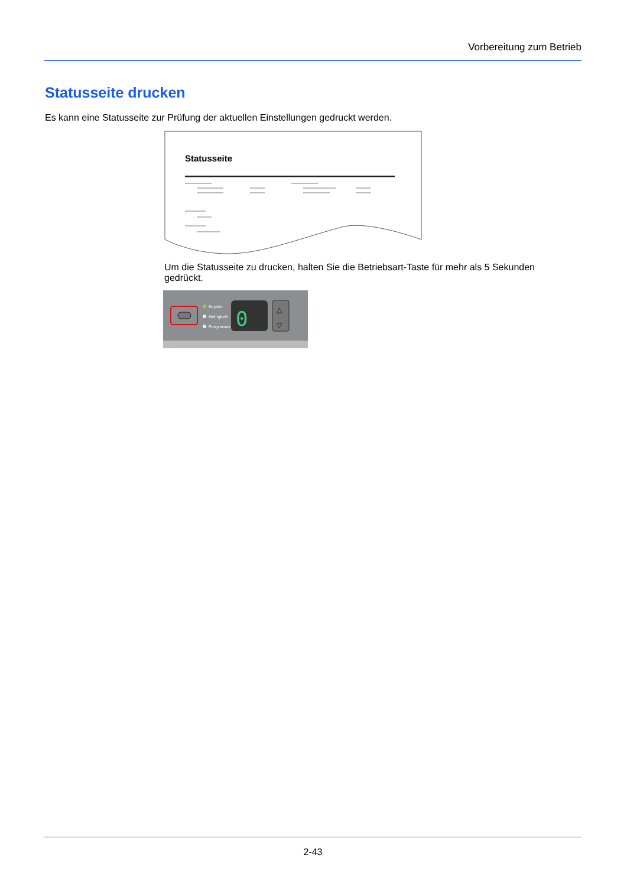Vorbereitung zum Betrieb
Statusseite drucken
Es kann eine Statusseite zur Prüfung der aktuellen Einstellungen gedruckt werden.
Statusseite
Um die Statusseite zu drucken, halten Sie die Betriebsart-Taste für mehr als 5 Sekunden gedrückt.
Kopien
Helligkeit
Programm
0
△
▽
2-43